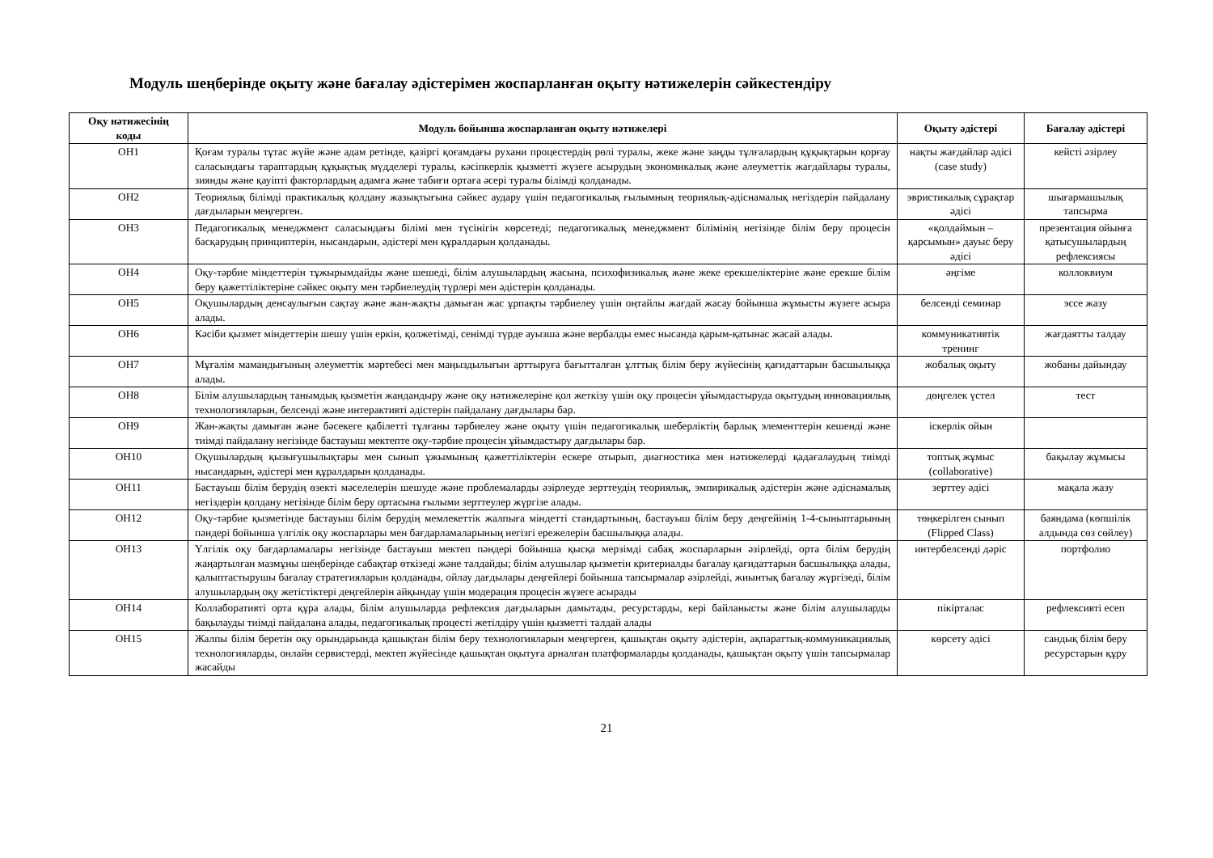Модуль шеңберінде оқыту және бағалау әдістерімен жоспарланған оқыту нәтижелерін сәйкестендіру
| Оқу нәтижесінің коды | Модуль бойынша жоспарланған оқыту нәтижелері | Оқыту әдістері | Бағалау әдістері |
| --- | --- | --- | --- |
| ОН1 | Қоғам туралы тұтас жүйе және адам ретінде, қазіргі қоғамдағы рухани процестердің рөлі туралы, жеке және заңды тұлғалардың құқықтарын қорғау саласындағы тараптардың құқықтық мүдделері туралы, кәсіпкерлік қызметті жүзеге асырудың экономикалық және әлеуметтік жағдайлары туралы, зиянды және қауіпті факторлардың адамға және табиғи ортаға әсері туралы білімді қолданады. | нақты жағдайлар әдісі (case study) | кейсті әзірлеу |
| ОН2 | Теориялық білімді практикалық қолдану жазықтығына сәйкес аудару үшін педагогикалық ғылымның теориялық-әдіснамалық негіздерін пайдалану дағдыларын меңгерген. | эвристикалық сұрақтар әдісі | шығармашылық тапсырма |
| ОН3 | Педагогикалық менеджмент саласындағы білімі мен түсінігін көрсетеді; педагогикалық менеджмент білімінің негізінде білім беру процесін басқарудың принциптерін, нысандарын, әдістері мен құралдарын қолданады. | «қолдаймын – қарсымын» дауыс беру әдісі | презентация ойынға қатысушылардың рефлексиясы |
| ОН4 | Оқу-тәрбие міндеттерін тұжырымдайды және шешеді, білім алушылардың жасына, психофизикалық және жеке ерекшеліктеріне және ерекше білім беру қажеттіліктеріне сәйкес оқыту мен тәрбиелеудің түрлері мен әдістерін қолданады. | әңгіме | коллоквиум |
| ОН5 | Оқушылардың денсаулығын сақтау және жан-жақты дамыған жас ұрпақты тәрбиелеу үшін оңтайлы жағдай жасау бойынша жұмысты жүзеге асыра алады. | белсенді семинар | эссе жазу |
| ОН6 | Кәсіби қызмет міндеттерін шешу үшін еркін, қолжетімді, сенімді түрде ауызша және вербалды емес нысанда қарым-қатынас жасай алады. | коммуникативтік тренинг | жағдаятты талдау |
| ОН7 | Мұғалім мамандығының әлеуметтік мәртебесі мен маңыздылығын арттыруға бағытталған ұлттық білім беру жүйесінің қағидаттарын басшылыққа алады. | жобалық оқыту | жобаны дайындау |
| ОН8 | Білім алушылардың танымдық қызметін жандандыру және оқу нәтижелеріне қол жеткізу үшін оқу процесін ұйымдастыруда оқытудың инновациялық технологияларын, белсенді және интерактивті әдістерін пайдалану дағдылары бар. | дөңгелек үстел | тест |
| ОН9 | Жан-жақты дамыған және бәсекеге қабілетті тұлғаны тәрбиелеу және оқыту үшін педагогикалық шеберліктің барлық элементтерін кешенді және тиімді пайдалану негізінде бастауыш мектепте оқу-тәрбие процесін ұйымдастыру дағдылары бар. | іскерлік ойын | |
| ОН10 | Оқушылардың қызығушылықтары мен сынып ұжымының қажеттіліктерін ескере отырып, диагностика мен нәтижелерді қадағалаудың тиімді нысандарын, әдістері мен құралдарын қолданады. | топтық жұмыс (collaborative) | бақылау жұмысы |
| ОН11 | Бастауыш білім берудің өзекті мәселелерін шешуде және проблемаларды әзірлеуде зерттеудің теориялық, эмпирикалық әдістерін және әдіснамалық негіздерін қолдану негізінде білім беру ортасына ғылыми зерттеулер жүргізе алады. | зерттеу әдісі | мақала жазу |
| ОН12 | Оқу-тәрбие қызметінде бастауыш білім берудің мемлекеттік жалпыға міндетті стандартының, бастауыш білім беру деңгейінің 1-4-сыныптарының пәндері бойынша үлгілік оқу жоспарлары мен бағдарламаларының негізгі ережелерін басшылыққа алады. | төңкерілген сынып (Flipped Class) | баяндама (көпшілік алдында сөз сөйлеу) |
| ОН13 | Үлгілік оқу бағдарламалары негізінде бастауыш мектеп пәндері бойынша қысқа мерзімді сабақ жоспарларын әзірлейді, орта білім берудің жаңартылған мазмұны шеңберінде сабақтар өткізеді және талдайды; білім алушылар қызметін критериалды бағалау қағидаттарын басшылыққа алады, қалыптастырушы бағалау стратегияларын қолданады, ойлау дағдылары деңгейлері бойынша тапсырмалар әзірлейді, жиынтық бағалау жүргізеді, білім алушылардың оқу жетістіктері деңгейлерін айқындау үшін модерация процесін жүзеге асырады | интербелсенді дәріс | портфолио |
| ОН14 | Коллаборативті орта құра алады, білім алушыларда рефлексия дағдыларын дамытады, ресурстарды, кері байланысты және білім алушыларды бақылауды тиімді пайдалана алады, педагогикалық процесті жетілдіру үшін қызметті талдай алады | пікірталас | рефлексивті есеп |
| ОН15 | Жалпы білім беретін оқу орындарында қашықтан білім беру технологияларын меңгерген, қашықтан оқыту әдістерін, ақпараттық-коммуникациялық технологияларды, онлайн сервистерді, мектеп жүйесінде қашықтан оқытуға арналған платформаларды қолданады, қашықтан оқыту үшін тапсырмалар жасайды | көрсету әдісі | сандық білім беру ресурстарын құру |
21